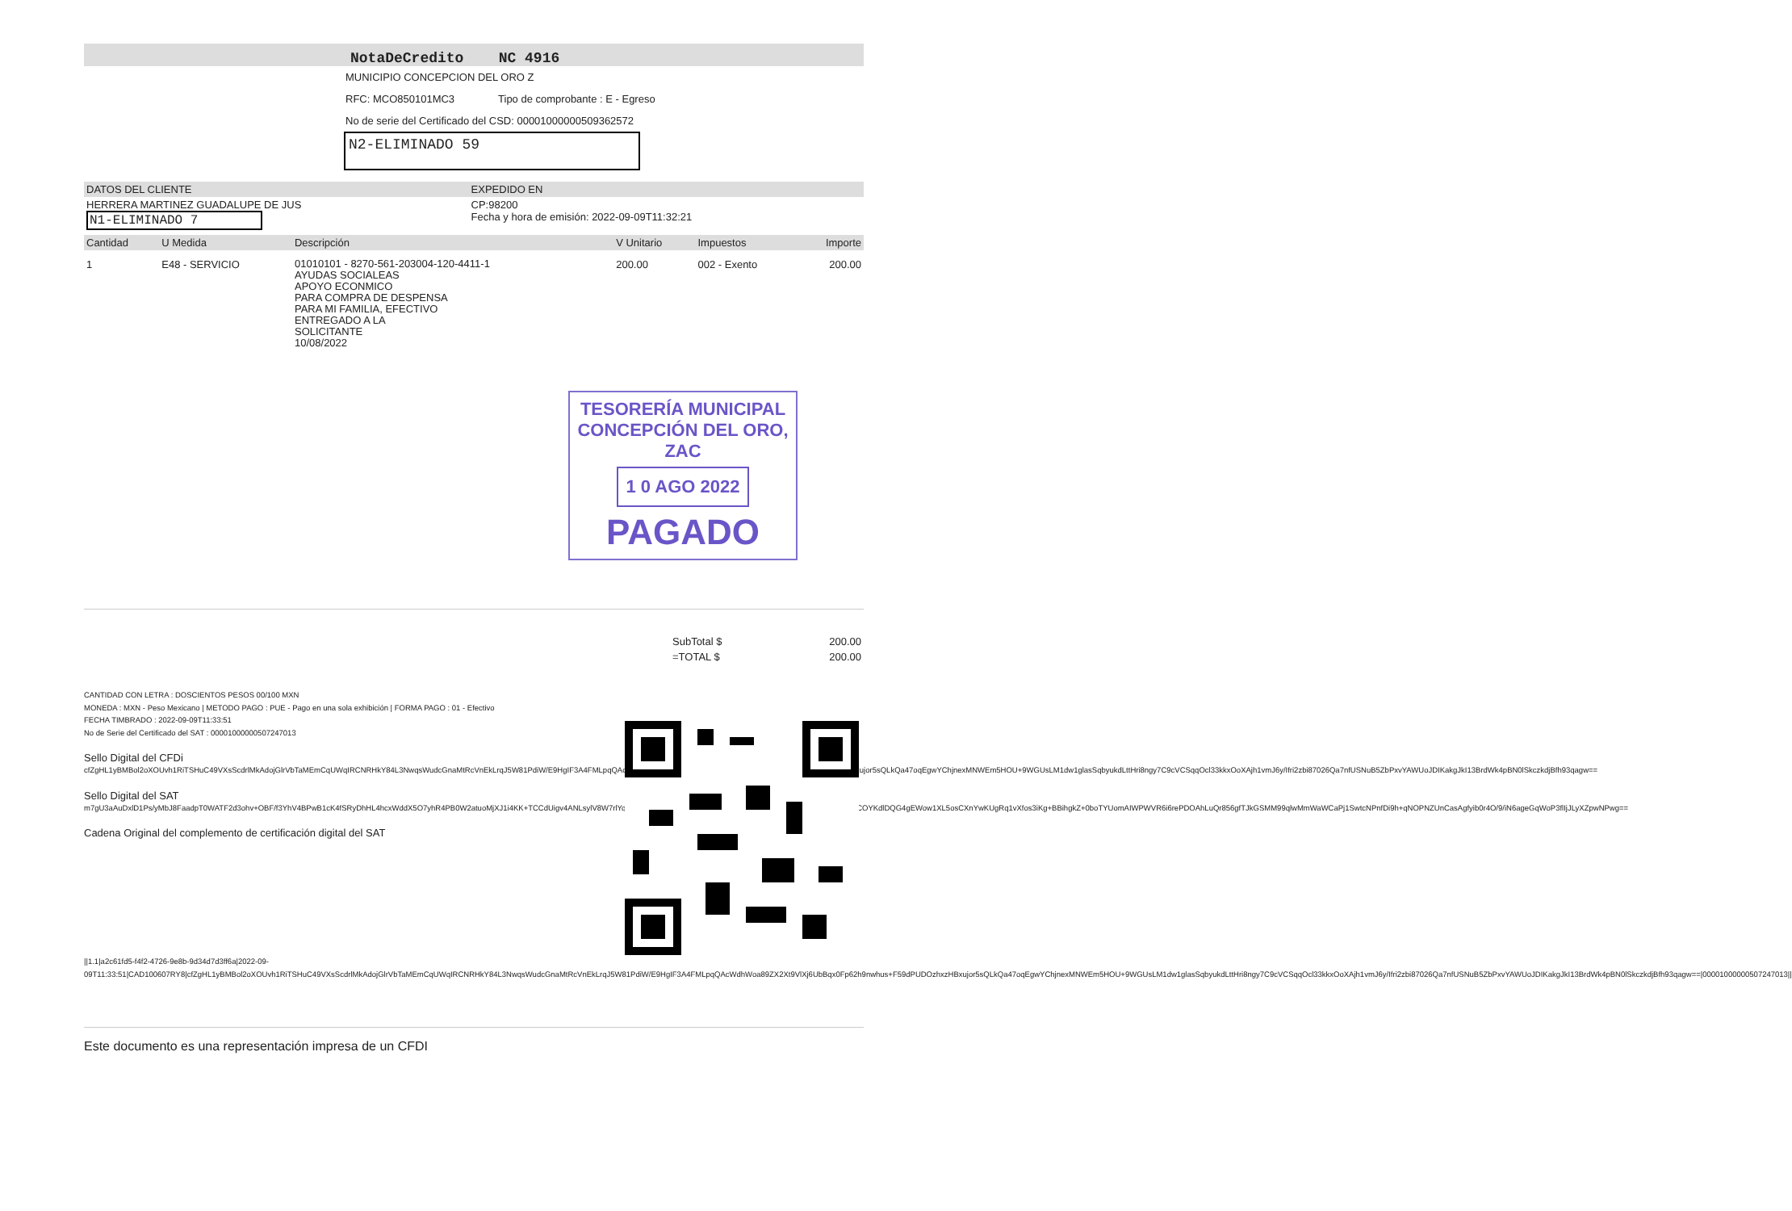NotaDeCredito NC 4916
MUNICIPIO CONCEPCION DEL ORO Z
RFC: MCO850101MC3 Tipo de comprobante : E - Egreso
No de serie del Certificado del CSD: 00001000000509362572
N2-ELIMINADO 59
| DATOS DEL CLIENTE | EXPEDIDO EN |
| HERRERA MARTINEZ GUADALUPE DE JUS N1-ELIMINADO 7 | CP:98200 Fecha y hora de emisión: 2022-09-09T11:32:21 |
| Cantidad | U Medida | Descripción | V Unitario | Impuestos | Importe |
| --- | --- | --- | --- | --- | --- |
| 1 | E48 - SERVICIO | 01010101 - 8270-561-203004-120-4411-1 AYUDAS SOCIALEAS APOYO ECONMICO PARA COMPRA DE DESPENSA PARA MI FAMILIA, EFECTIVO ENTREGADO A LA SOLICITANTE 10/08/2022 | 200.00 | 002 - Exento | 200.00 |
TESORERÍA MUNICIPAL
CONCEPCIÓN DEL ORO, ZAC
1 0 AGO 2022
PAGADO
| SubTotal $ | 200.00 |
| =TOTAL $ | 200.00 |
CANTIDAD CON LETRA : DOSCIENTOS PESOS 00/100 MXN
MONEDA : MXN - Peso Mexicano | METODO PAGO : PUE - Pago en una sola exhibición | FORMA PAGO : 01 - Efectivo
FECHA TIMBRADO : 2022-09-09T11:33:51
No de Serie del Certificado del SAT : 00001000000507247013
Sello Digital del CFDi
cfZgHL1yBMBol2oXOUvh1RiTSHuC49VXsScdrlMkAdojGlrVbTaMEmCqUWqIRCNRHkY84L3NwqsWudcGnaMtRcVnEkLrqJ5W81PdiW/E9HgIF3A4FMLpqQAcWdhWoa89ZX2Xt9VlXj6UbBqx0Fp62h9nwhus+F59dPUDOzhxzHBxujor5sQLkQa47oqEgwYChjnexMNWEm5HOU+9WGUsLM1dw1glasSqbyukdLttHri8ngy7C9cVCSqqOcl33kkxOoXAjh1vmJ6y/Ifri2zbi87026Qa7nfUSNuB5ZbPxvYAWUoJDIKakgJkI13BrdWk4pBN0lSkczkdjBfh93qagw==
Sello Digital del SAT
m7gU3aAuDxlD1Ps/yMbJ8FaadpT0WATF2d3ohv+OBF/f3YhV4BPwB1cK4fSRyDhHL4hcxWddX5O7yhR4PB0W2atuoMjXJ1i4KK+TCCdUigv4ANLsylV8W7rlYqLcquLm3XsYwR53F39HJ1GS5NUxxeFRWKwt1zjMUH+TuYI1MiQ9COYKdlDQG4gEWow1XL5osCXnYwKUgRq1vXfos3iKg+BBihgkZ+0boTYUomAIWPWVR6i6rePDOAhLuQr856gfTJkGSMM99qlwMmWaWCaPj1SwtcNPnfDi9h+qNOPNZUnCasAgfyib0r4O/9/iN6ageGqWoP3flIjJLyXZpwNPwg==
Cadena Original del complemento de certificación digital del SAT
||1.1|a2c61fd5-f4f2-4726-9e8b-9d34d7d3ff6a|2022-09-09T11:33:51|CAD100607RY8|cfZgHL1yBMBol2oXOUvh1RiTSHuC49VXsScdrlMkAdojGlrVbTaMEmCqUWqIRCNRHkY84L3NwqsWudcGnaMtRcVnEkLrqJ5W81PdiW/E9HgIF3A4FMLpqQAcWdhWoa89ZX2Xt9VlXj6UbBqx0Fp62h9nwhus+F59dPUDOzhxzHBxujor5sQLkQa47oqEgwYChjnexMNWEm5HOU+9WGUsLM1dw1glasSqbyukdLttHri8ngy7C9cVCSqqOcl33kkxOoXAjh1vmJ6y/Ifri2zbi87026Qa7nfUSNuB5ZbPxvYAWUoJDIKakgJkI13BrdWk4pBN0lSkczkdjBfh93qagw==|00001000000507247013||
Este documento es una representación impresa de un CFDI